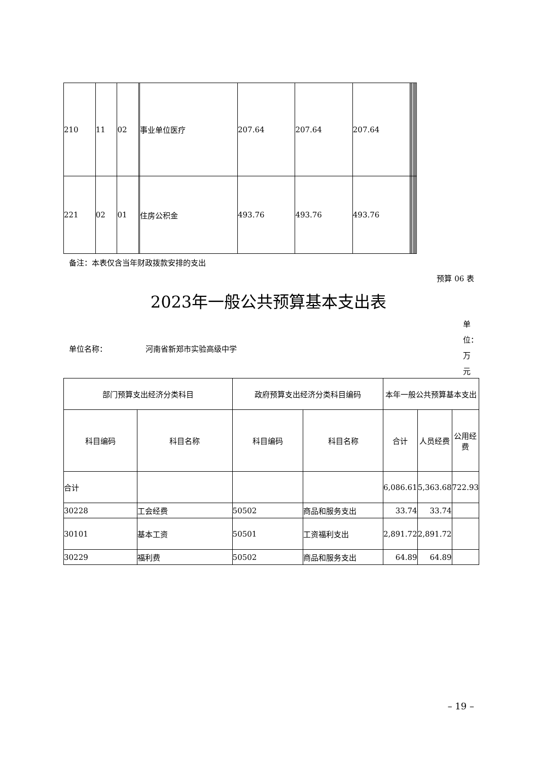| 210 | 11 | 02 | | 事业单位医疗 | 207.64 | 207.64 | 207.64 | | | | | | |
| 221 | 02 | 01 | | 住房公积金 | 493.76 | 493.76 | 493.76 | | | | | | |
备注：本表仅含当年财政拨款安排的支出
预算 06 表
2023年一般公共预算基本支出表
单位：万元
单位名称： 河南省新郑市实验高级中学
| 部门预算支出经济分类科目 | | 政府预算支出经济分类科目编码 | | 本年一般公共预算基本支出 | | |
| --- | --- | --- | --- | --- | --- | --- |
| 科目编码 | 科目名称 | 科目编码 | 科目名称 | 合计 | 人员经费 | 公用经费 |
| 合计 | | | | 6,086.61 | 5,363.68 | 722.93 |
| 30228 | 工会经费 | 50502 | 商品和服务支出 | 33.74 | 33.74 | |
| 30101 | 基本工资 | 50501 | 工资福利支出 | 2,891.72 | 2,891.72 | |
| 30229 | 福利费 | 50502 | 商品和服务支出 | 64.89 | 64.89 | |
– 19 –